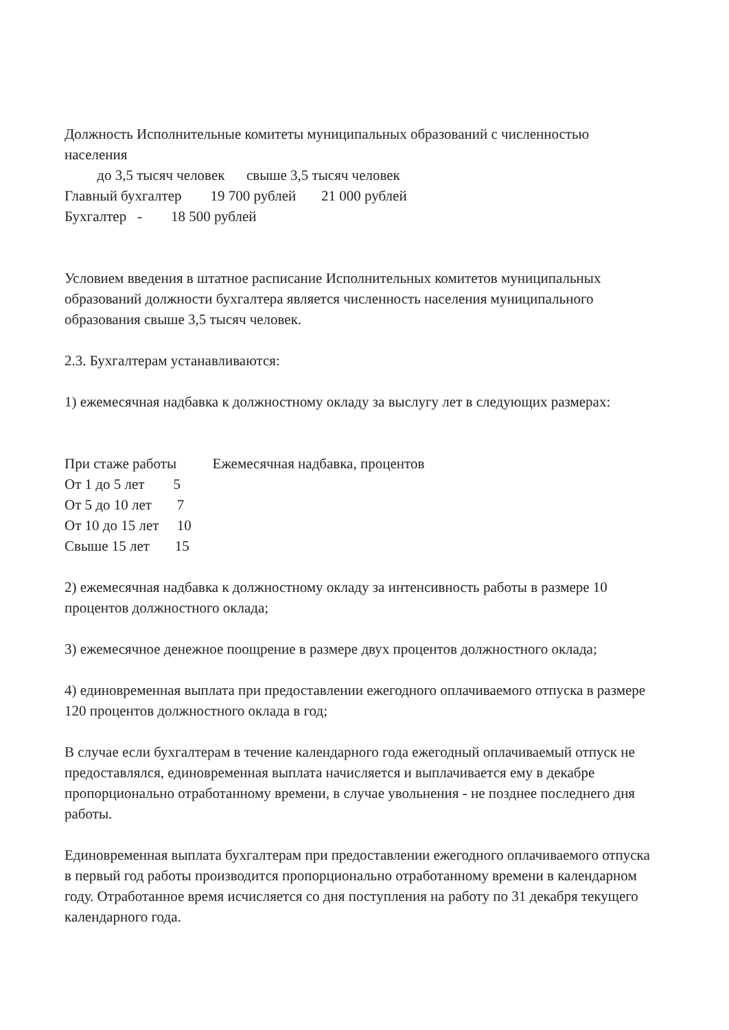Должность Исполнительные комитеты муниципальных образований с численностью населения
до 3,5 тысяч человек свыше 3,5 тысяч человек
Главный бухгалтер 19 700 рублей 21 000 рублей
Бухгалтер - 18 500 рублей
Условием введения в штатное расписание Исполнительных комитетов муниципальных образований должности бухгалтера является численность населения муниципального образования свыше 3,5 тысяч человек.
2.3. Бухгалтерам устанавливаются:
1) ежемесячная надбавка к должностному окладу за выслугу лет в следующих размерах:
При стаже работы Ежемесячная надбавка, процентов От 1 до 5 лет 5 От 5 до 10 лет 7 От 10 до 15 лет 10 Свыше 15 лет 15
2) ежемесячная надбавка к должностному окладу за интенсивность работы в размере 10 процентов должностного оклада;
3) ежемесячное денежное поощрение в размере двух процентов должностного оклада;
4) единовременная выплата при предоставлении ежегодного оплачиваемого отпуска в размере 120 процентов должностного оклада в год;
В случае если бухгалтерам в течение календарного года ежегодный оплачиваемый отпуск не предоставлялся, единовременная выплата начисляется и выплачивается ему в декабре пропорционально отработанному времени, в случае увольнения - не позднее последнего дня работы.
Единовременная выплата бухгалтерам при предоставлении ежегодного оплачиваемого отпуска в первый год работы производится пропорционально отработанному времени в календарном году. Отработанное время исчисляется со дня поступления на работу по 31 декабря текущего календарного года.